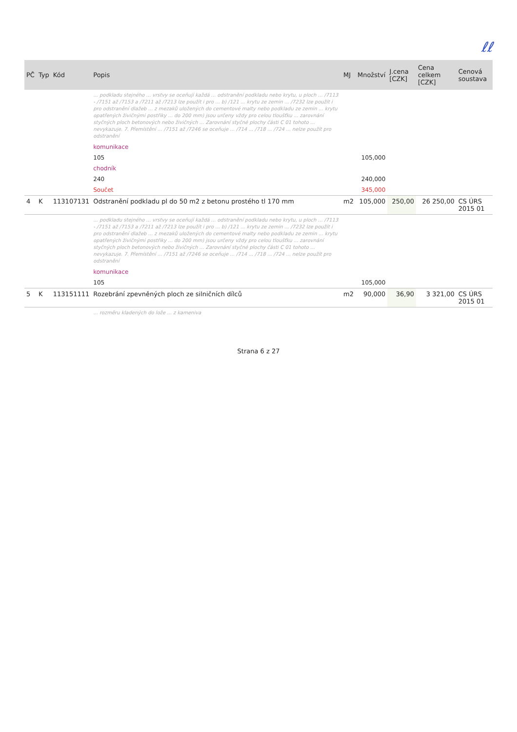ℓℓ
| PČ | Typ | Kód | Popis | MJ | Množství | J.cena [CZK] | Cena celkem [CZK] | Cenová soustava |
| --- | --- | --- | --- | --- | --- | --- | --- | --- |
| | | | ... podkladu stejného ... vrstvy se oceňují každá ... odstranění podkladu nebo krytu, u ploch ... /7113 - /7151 až /7153 a /7211 až /7213 lze použít i pro ... b) /121 ... krytu ze zemin ... /7232 lze použít i pro odstranění dlažeb ... z mezaků uložených do cementové malty nebo podkladu ze zemin ... krytu opatřených živičnými postřiky ... do 200 mm) jsou určeny vždy pro celou tloušťku ... zarovnání styčných ploch betonových nebo živičných ... Zarovnání styčné plochy části C 01 tohoto ... nevykazuje. 7. Přemístění ... /7151 až /7246 se oceňuje ... /714 ... /718 ... /724 ... nelze použít pro odstranění | | | | | |
| | | | komunikace | | | | | |
| | | | 105 | | 105,000 | | | |
| | | | chodník | | | | | |
| | | | 240 | | 240,000 | | | |
| | | | Součet | | 345,000 | | | |
| 4 | K | 113107131 | Odstranění podkladu pl do 50 m2 z betonu prostého tl 170 mm | m2 | 105,000 | 250,00 | 26 250,00 | CS ÚRS 2015 01 |
| | | | ... podkladu stejného ... vrstvy se oceňují každá ... odstranění podkladu nebo krytu, u ploch ... /7113 - /7151 až /7153 a /7211 až /7213 lze použít i pro ... b) /121 ... krytu ze zemin ... /7232 lze použít i pro odstranění dlažeb ... z mezaků uložených do cementové malty nebo podkladu ze zemin ... krytu opatřených živičnými postřiky ... do 200 mm) jsou určeny vždy pro celou tloušťku ... zarovnání styčných ploch betonových nebo živičných ... Zarovnání styčné plochy části C 01 tohoto ... nevykazuje. 7. Přemístění ... /7151 až /7246 se oceňuje ... /714 ... /718 ... /724 ... nelze použít pro odstranění | | | | | |
| | | | komunikace | | | | | |
| | | | 105 | | 105,000 | | | |
| 5 | K | 113151111 | Rozebrání zpevněných ploch ze silničních dílců | m2 | 90,000 | 36,90 | 3 321,00 | CS ÚRS 2015 01 |
| | | | ... rozměru kladených do lože ... z kameniva | | | | | |
Strana 6 z 27